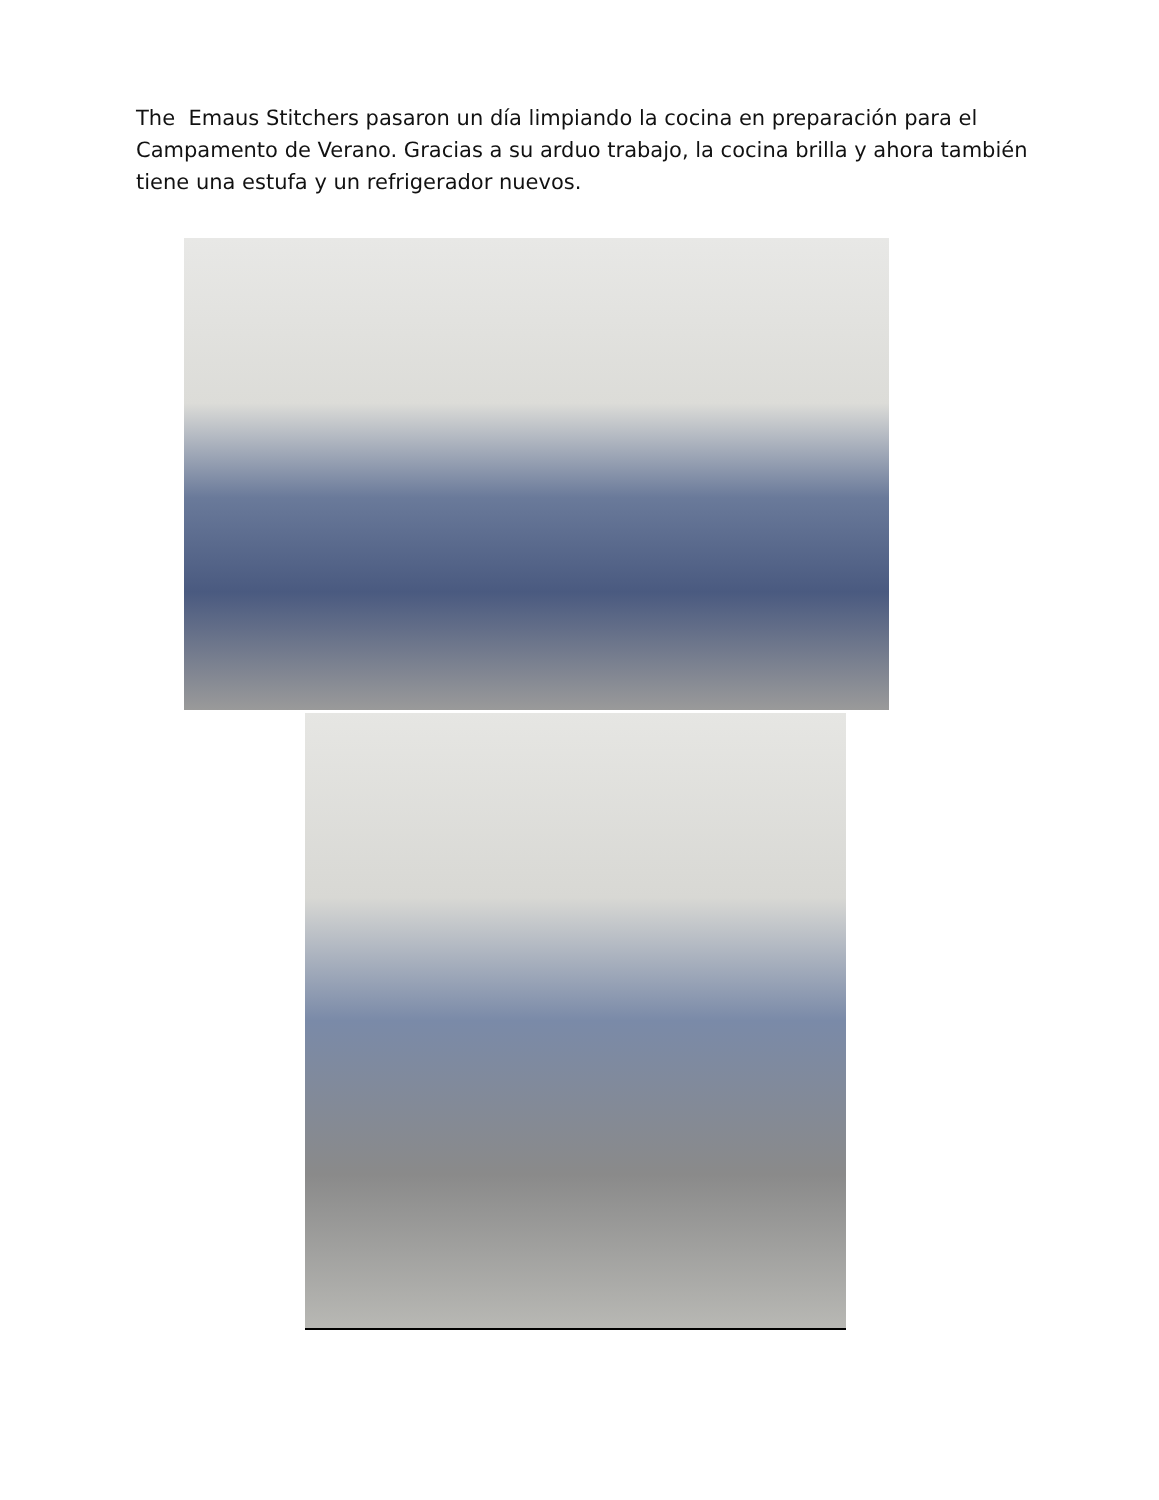The Emaus Stitchers pasaron un día limpiando la cocina en preparación para el Campamento de Verano. Gracias a su arduo trabajo, la cocina brilla y ahora también tiene una estufa y un refrigerador nuevos.